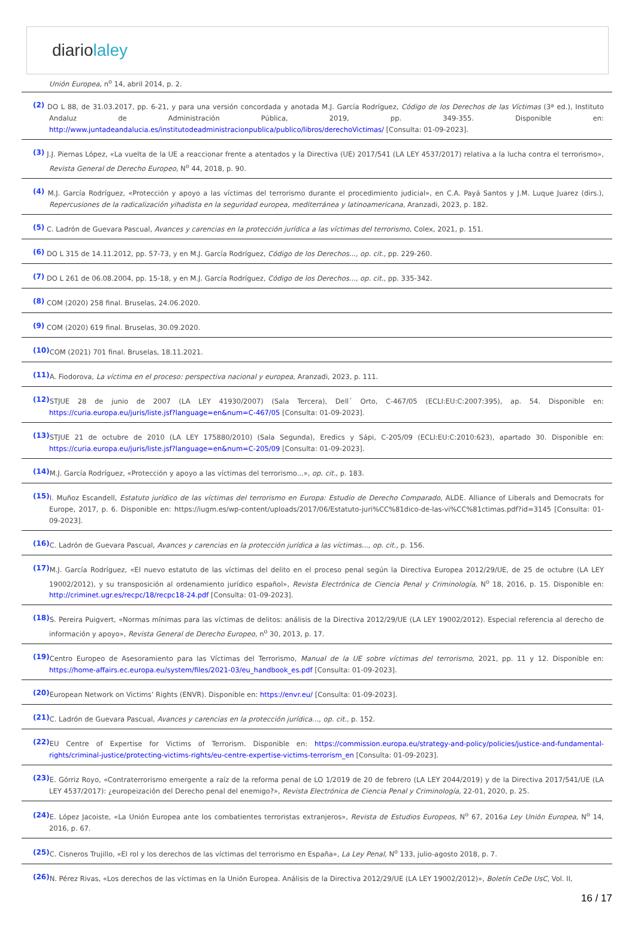diariolaley
Unión Europea, n<sup>o</sup> 14, abril 2014, p. 2.
(2) DO L 88, de 31.03.2017, pp. 6-21, y para una versión concordada y anotada M.J. García Rodríguez, Código de los Derechos de las Víctimas (3ª ed.), Instituto Andaluz de Administración Pública, 2019, pp. 349-355. Disponible en: http://www.juntadeandalucia.es/institutodeadministracionpublica/publico/libros/derechoVictimas/ [Consulta: 01-09-2023].
(3) J.J. Piernas López, «La vuelta de la UE a reaccionar frente a atentados y la Directiva (UE) 2017/541 (LA LEY 4537/2017) relativa a la lucha contra el terrorismo», Revista General de Derecho Europeo, N<sup>o</sup> 44, 2018, p. 90.
(4) M.J. García Rodríguez, «Protección y apoyo a las víctimas del terrorismo durante el procedimiento judicial», en C.A. Payá Santos y J.M. Luque Juarez (dirs.), Repercusiones de la radicalización yihadista en la seguridad europea, mediterránea y latinoamericana, Aranzadi, 2023, p. 182.
(5) C. Ladrón de Guevara Pascual, Avances y carencias en la protección jurídica a las víctimas del terrorismo, Colex, 2021, p. 151.
(6) DO L 315 de 14.11.2012, pp. 57-73, y en M.J. García Rodríguez, Código de los Derechos..., op. cit., pp. 229-260.
(7) DO L 261 de 06.08.2004, pp. 15-18, y en M.J. García Rodríguez, Código de los Derechos..., op. cit., pp. 335-342.
(8) COM (2020) 258 final. Bruselas, 24.06.2020.
(9) COM (2020) 619 final. Bruselas, 30.09.2020.
(10) COM (2021) 701 final. Bruselas, 18.11.2021.
(11) A. Fiodorova, La víctima en el proceso: perspectiva nacional y europea, Aranzadi, 2023, p. 111.
(12) STJUE 28 de junio de 2007 (LA LEY 41930/2007) (Sala Tercera), Dell´ Orto, C-467/05 (ECLI:EU:C:2007:395), ap. 54. Disponible en: https://curia.europa.eu/juris/liste.jsf?language=en&num=C-467/05 [Consulta: 01-09-2023].
(13) STJUE 21 de octubre de 2010 (LA LEY 175880/2010) (Sala Segunda), Eredics y Sápi, C-205/09 (ECLI:EU:C:2010:623), apartado 30. Disponible en: https://curia.europa.eu/juris/liste.jsf?language=en&num=C-205/09 [Consulta: 01-09-2023].
(14) M.J. García Rodríguez, «Protección y apoyo a las víctimas del terrorismo...», op. cit., p. 183.
(15) I. Muñoz Escandell, Estatuto jurídico de las víctimas del terrorismo en Europa: Estudio de Derecho Comparado, ALDE. Alliance of Liberals and Democrats for Europe, 2017, p. 6. Disponible en: https://iugm.es/wp-content/uploads/2017/06/Estatuto-juri%CC%81dico-de-las-vi%CC%81ctimas.pdf?id=3145 [Consulta: 01-09-2023].
(16) C. Ladrón de Guevara Pascual, Avances y carencias en la protección jurídica a las víctimas..., op. cit., p. 156.
(17) M.J. García Rodríguez, «El nuevo estatuto de las víctimas del delito en el proceso penal según la Directiva Europea 2012/29/UE, de 25 de octubre (LA LEY 19002/2012), y su transposición al ordenamiento jurídico español», Revista Electrónica de Ciencia Penal y Criminología, N<sup>o</sup> 18, 2016, p. 15. Disponible en: http://criminet.ugr.es/recpc/18/recpc18-24.pdf [Consulta: 01-09-2023].
(18) S. Pereira Puigvert, «Normas mínimas para las víctimas de delitos: análisis de la Directiva 2012/29/UE (LA LEY 19002/2012). Especial referencia al derecho de información y apoyo», Revista General de Derecho Europeo, n<sup>o</sup> 30, 2013, p. 17.
(19) Centro Europeo de Asesoramiento para las Víctimas del Terrorismo, Manual de la UE sobre víctimas del terrorismo, 2021, pp. 11 y 12. Disponible en: https://home-affairs.ec.europa.eu/system/files/2021-03/eu_handbook_es.pdf [Consulta: 01-09-2023].
(20) European Network on Victims’ Rights (ENVR). Disponible en: https://envr.eu/ [Consulta: 01-09-2023].
(21) C. Ladrón de Guevara Pascual, Avances y carencias en la protección jurídica..., op. cit., p. 152.
(22) EU Centre of Expertise for Victims of Terrorism. Disponible en: https://commission.europa.eu/strategy-and-policy/policies/justice-and-fundamental-rights/criminal-justice/protecting-victims-rights/eu-centre-expertise-victims-terrorism_en [Consulta: 01-09-2023].
(23) E. Górriz Royo, «Contraterrorismo emergente a raíz de la reforma penal de LO 1/2019 de 20 de febrero (LA LEY 2044/2019) y de la Directiva 2017/541/UE (LA LEY 4537/2017): ¿europeización del Derecho penal del enemigo?», Revista Electrónica de Ciencia Penal y Criminología, 22-01, 2020, p. 25.
(24) E. López Jacoiste, «La Unión Europea ante los combatientes terroristas extranjeros», Revista de Estudios Europeos, N<sup>o</sup> 67, 2016a Ley Unión Europea, N<sup>o</sup> 14, 2016, p. 67.
(25) C. Cisneros Trujillo, «El rol y los derechos de las víctimas del terrorismo en España», La Ley Penal, N<sup>o</sup> 133, julio-agosto 2018, p. 7.
(26) N. Pérez Rivas, «Los derechos de las víctimas en la Unión Europea. Análisis de la Directiva 2012/29/UE (LA LEY 19002/2012)», Boletín CeDe UsC, Vol. II,
16 / 17